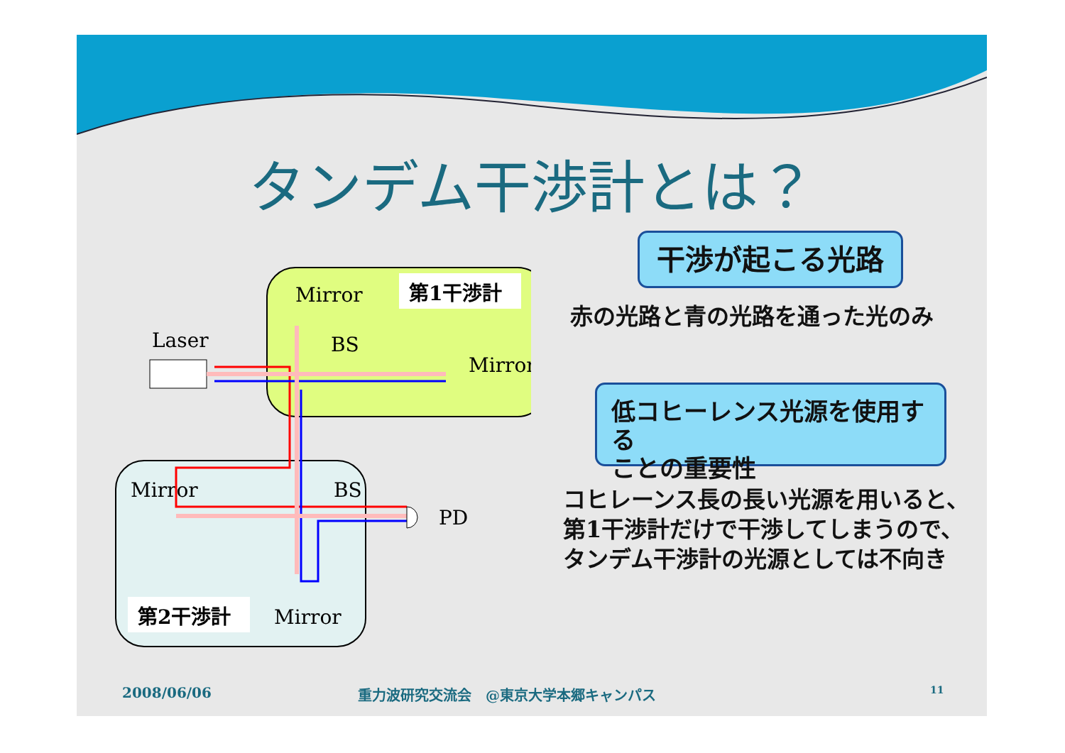タンデム干渉計とは？
第1干渉計
Mirror
BS
Mirror
Laser
Mirror
BS
PD
第2干渉計
Mirror
干渉が起こる光路
赤の光路と青の光路を通った光のみ
低コヒーレンス光源を使用する
ことの重要性
コヒレーンス長の長い光源を用いると、
第1干渉計だけで干渉してしまうので、
タンデム干渉計の光源としては不向き
2008/06/06
重力波研究交流会　@東京大学本郷キャンパス
11